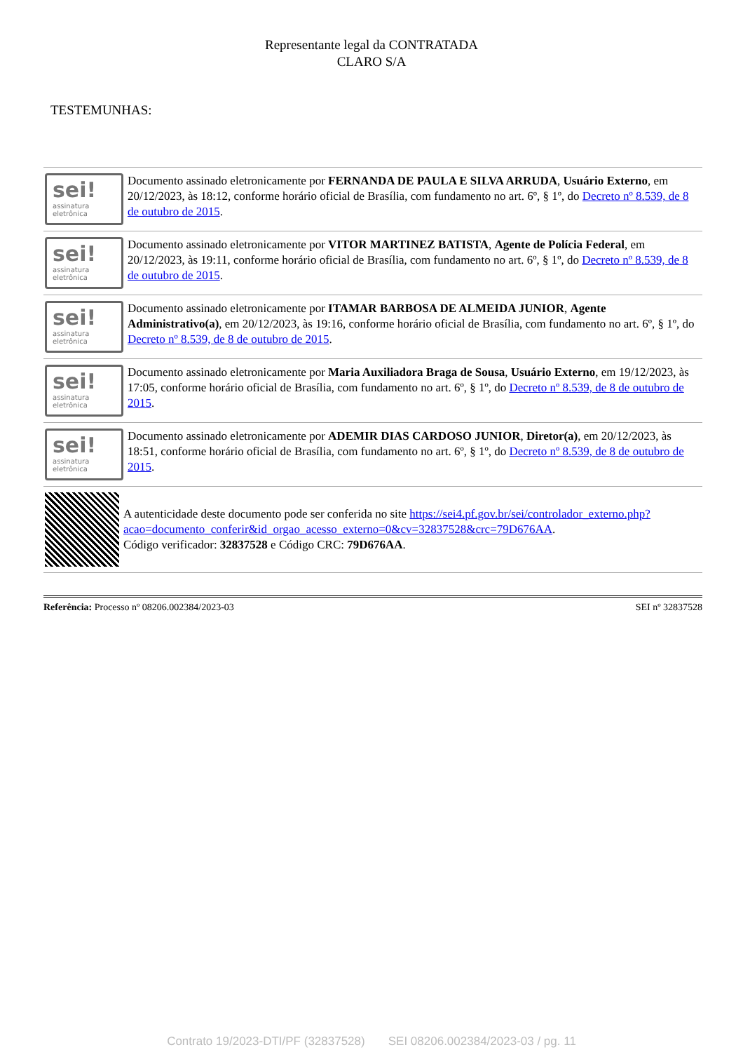Representante legal da CONTRATADA
CLARO S/A
TESTEMUNHAS:
sei!
assinatura
eletrônica
Documento assinado eletronicamente por FERNANDA DE PAULA E SILVA ARRUDA, Usuário Externo, em 20/12/2023, às 18:12, conforme horário oficial de Brasília, com fundamento no art. 6º, § 1º, do Decreto nº 8.539, de 8 de outubro de 2015.
sei!
assinatura
eletrônica
Documento assinado eletronicamente por VITOR MARTINEZ BATISTA, Agente de Polícia Federal, em 20/12/2023, às 19:11, conforme horário oficial de Brasília, com fundamento no art. 6º, § 1º, do Decreto nº 8.539, de 8 de outubro de 2015.
sei!
assinatura
eletrônica
Documento assinado eletronicamente por ITAMAR BARBOSA DE ALMEIDA JUNIOR, Agente Administrativo(a), em 20/12/2023, às 19:16, conforme horário oficial de Brasília, com fundamento no art. 6º, § 1º, do Decreto nº 8.539, de 8 de outubro de 2015.
sei!
assinatura
eletrônica
Documento assinado eletronicamente por Maria Auxiliadora Braga de Sousa, Usuário Externo, em 19/12/2023, às 17:05, conforme horário oficial de Brasília, com fundamento no art. 6º, § 1º, do Decreto nº 8.539, de 8 de outubro de 2015.
sei!
assinatura
eletrônica
Documento assinado eletronicamente por ADEMIR DIAS CARDOSO JUNIOR, Diretor(a), em 20/12/2023, às 18:51, conforme horário oficial de Brasília, com fundamento no art. 6º, § 1º, do Decreto nº 8.539, de 8 de outubro de 2015.
A autenticidade deste documento pode ser conferida no site https://sei4.pf.gov.br/sei/controlador_externo.php?acao=documento_conferir&id_orgao_acesso_externo=0&cv=32837528&crc=79D676AA.
Código verificador: 32837528 e Código CRC: 79D676AA.
Referência: Processo nº 08206.002384/2023-03 SEI nº 32837528
Contrato 19/2023-DTI/PF (32837528) SEI 08206.002384/2023-03 / pg. 11